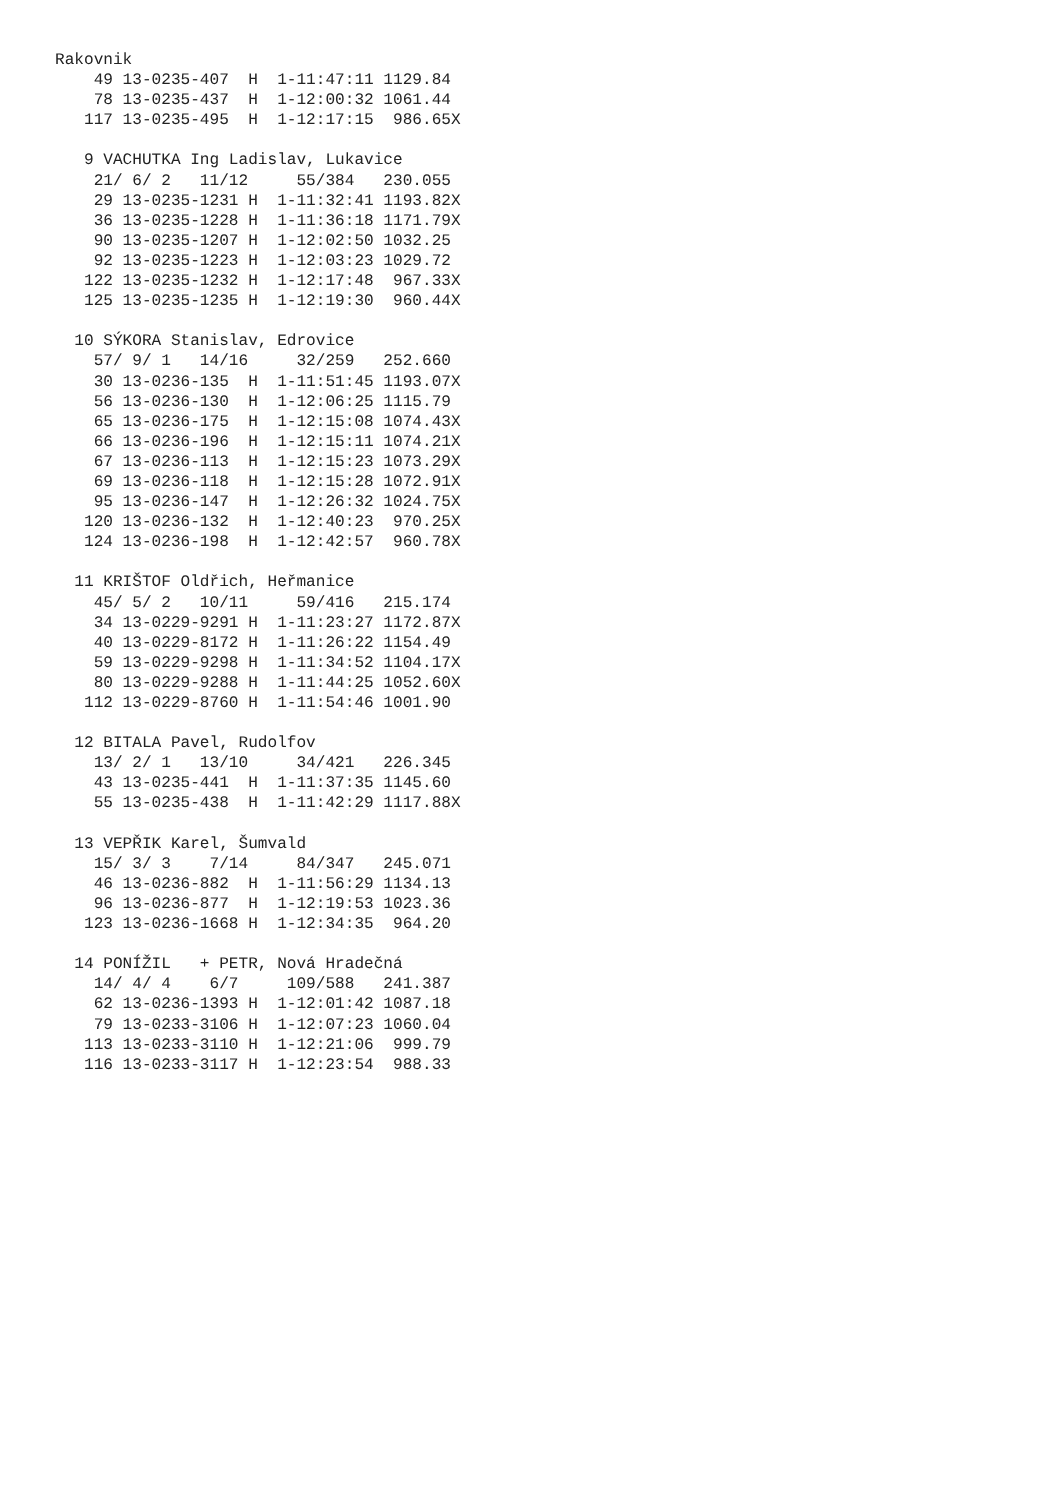Rakovnik
    49 13-0235-407  H  1-11:47:11 1129.84
    78 13-0235-437  H  1-12:00:32 1061.44
   117 13-0235-495  H  1-12:17:15  986.65X

   9 VACHUTKA Ing Ladislav, Lukavice
    21/ 6/ 2   11/12     55/384   230.055
    29 13-0235-1231 H  1-11:32:41 1193.82X
    36 13-0235-1228 H  1-11:36:18 1171.79X
    90 13-0235-1207 H  1-12:02:50 1032.25
    92 13-0235-1223 H  1-12:03:23 1029.72
   122 13-0235-1232 H  1-12:17:48  967.33X
   125 13-0235-1235 H  1-12:19:30  960.44X

  10 SÝKORA Stanislav, Edrovice
    57/ 9/ 1   14/16     32/259   252.660
    30 13-0236-135  H  1-11:51:45 1193.07X
    56 13-0236-130  H  1-12:06:25 1115.79
    65 13-0236-175  H  1-12:15:08 1074.43X
    66 13-0236-196  H  1-12:15:11 1074.21X
    67 13-0236-113  H  1-12:15:23 1073.29X
    69 13-0236-118  H  1-12:15:28 1072.91X
    95 13-0236-147  H  1-12:26:32 1024.75X
   120 13-0236-132  H  1-12:40:23  970.25X
   124 13-0236-198  H  1-12:42:57  960.78X

  11 KRIŠTOF Oldřich, Heřmanice
    45/ 5/ 2   10/11     59/416   215.174
    34 13-0229-9291 H  1-11:23:27 1172.87X
    40 13-0229-8172 H  1-11:26:22 1154.49
    59 13-0229-9298 H  1-11:34:52 1104.17X
    80 13-0229-9288 H  1-11:44:25 1052.60X
   112 13-0229-8760 H  1-11:54:46 1001.90

  12 BITALA Pavel, Rudolfov
    13/ 2/ 1   13/10     34/421   226.345
    43 13-0235-441  H  1-11:37:35 1145.60
    55 13-0235-438  H  1-11:42:29 1117.88X

  13 VEPŘIK Karel, Šumvald
    15/ 3/ 3    7/14     84/347   245.071
    46 13-0236-882  H  1-11:56:29 1134.13
    96 13-0236-877  H  1-12:19:53 1023.36
   123 13-0236-1668 H  1-12:34:35  964.20

  14 PONÍŽIL   + PETR, Nová Hradečná
    14/ 4/ 4    6/7     109/588   241.387
    62 13-0236-1393 H  1-12:01:42 1087.18
    79 13-0233-3106 H  1-12:07:23 1060.04
   113 13-0233-3110 H  1-12:21:06  999.79
   116 13-0233-3117 H  1-12:23:54  988.33